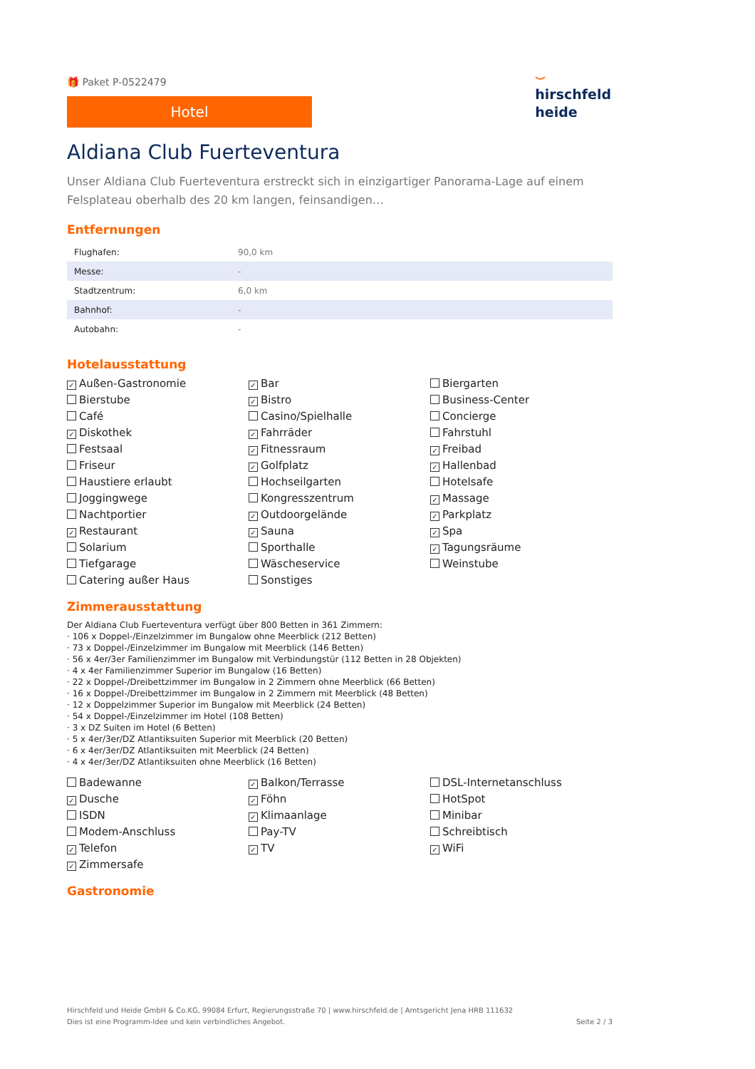🎁 Paket P-0522479
Hotel
⌣
hirschfeld
heide
Aldiana Club Fuerteventura
Unser Aldiana Club Fuerteventura erstreckt sich in einzigartiger Panorama-Lage auf einem Felsplateau oberhalb des 20 km langen, feinsandigen…
Entfernungen
| Flughafen: | 90,0 km |
| Messe: | - |
| Stadtzentrum: | 6,0 km |
| Bahnhof: | - |
| Autobahn: | - |
Hotelausstattung
✓ Außen-Gastronomie
✓ Bar
Biergarten
Bierstube
✓ Bistro
Business-Center
Café
Casino/Spielhalle
Concierge
✓ Diskothek
✓ Fahrräder
Fahrstuhl
Festsaal
✓ Fitnessraum
✓ Freibad
Friseur
✓ Golfplatz
✓ Hallenbad
Haustiere erlaubt
Hochseilgarten
Hotelsafe
Joggingwege
Kongresszentrum
✓ Massage
Nachtportier
✓ Outdoorgelände
✓ Parkplatz
✓ Restaurant
✓ Sauna
✓ Spa
Solarium
Sporthalle
✓ Tagungsräume
Tiefgarage
Wäscheservice
Weinstube
Catering außer Haus
Sonstiges
Zimmerausstattung
Der Aldiana Club Fuerteventura verfügt über 800 Betten in 361 Zimmern:
· 106 x Doppel-/Einzelzimmer im Bungalow ohne Meerblick (212 Betten)
· 73 x Doppel-/Einzelzimmer im Bungalow mit Meerblick (146 Betten)
· 56 x 4er/3er Familienzimmer im Bungalow mit Verbindungstür (112 Betten in 28 Objekten)
· 4 x 4er Familienzimmer Superior im Bungalow (16 Betten)
· 22 x Doppel-/Dreibettzimmer im Bungalow in 2 Zimmern ohne Meerblick (66 Betten)
· 16 x Doppel-/Dreibettzimmer im Bungalow in 2 Zimmern mit Meerblick (48 Betten)
· 12 x Doppelzimmer Superior im Bungalow mit Meerblick (24 Betten)
· 54 x Doppel-/Einzelzimmer im Hotel (108 Betten)
· 3 x DZ Suiten im Hotel (6 Betten)
· 5 x 4er/3er/DZ Atlantiksuiten Superior mit Meerblick (20 Betten)
· 6 x 4er/3er/DZ Atlantiksuiten mit Meerblick (24 Betten)
· 4 x 4er/3er/DZ Atlantiksuiten ohne Meerblick (16 Betten)
Badewanne
✓ Balkon/Terrasse
DSL-Internetanschluss
✓ Dusche
✓ Föhn
HotSpot
ISDN
✓ Klimaanlage
Minibar
Modem-Anschluss
Pay-TV
Schreibtisch
✓ Telefon
✓ TV
✓ WiFi
✓ Zimmersafe
Gastronomie
Hirschfeld und Heide GmbH & Co.KG, 99084 Erfurt, Regierungsstraße 70 | www.hirschfeld.de | Amtsgericht Jena HRB 111632
Dies ist eine Programm-Idee und kein verbindliches Angebot.
Seite 2 / 3